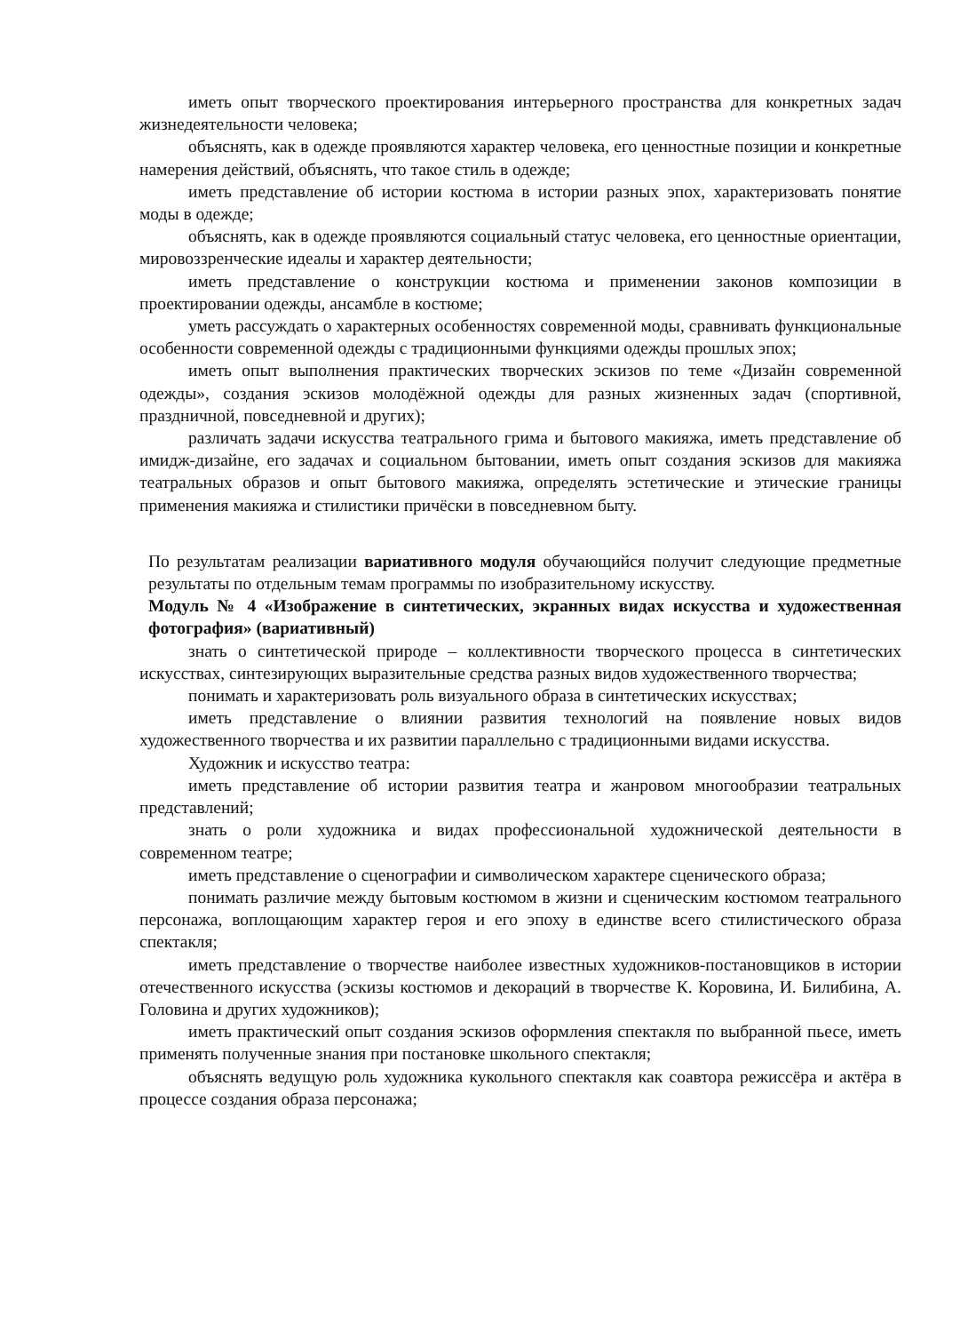иметь опыт творческого проектирования интерьерного пространства для конкретных задач жизнедеятельности человека;
объяснять, как в одежде проявляются характер человека, его ценностные позиции и конкретные намерения действий, объяснять, что такое стиль в одежде;
иметь представление об истории костюма в истории разных эпох, характеризовать понятие моды в одежде;
объяснять, как в одежде проявляются социальный статус человека, его ценностные ориентации, мировоззренческие идеалы и характер деятельности;
иметь представление о конструкции костюма и применении законов композиции в проектировании одежды, ансамбле в костюме;
уметь рассуждать о характерных особенностях современной моды, сравнивать функциональные особенности современной одежды с традиционными функциями одежды прошлых эпох;
иметь опыт выполнения практических творческих эскизов по теме «Дизайн современной одежды», создания эскизов молодёжной одежды для разных жизненных задач (спортивной, праздничной, повседневной и других);
различать задачи искусства театрального грима и бытового макияжа, иметь представление об имидж-дизайне, его задачах и социальном бытовании, иметь опыт создания эскизов для макияжа театральных образов и опыт бытового макияжа, определять эстетические и этические границы применения макияжа и стилистики причёски в повседневном быту.
По результатам реализации вариативного модуля обучающийся получит следующие предметные результаты по отдельным темам программы по изобразительному искусству.
Модуль № 4 «Изображение в синтетических, экранных видах искусства и художественная фотография» (вариативный)
знать о синтетической природе – коллективности творческого процесса в синтетических искусствах, синтезирующих выразительные средства разных видов художественного творчества;
понимать и характеризовать роль визуального образа в синтетических искусствах;
иметь представление о влиянии развития технологий на появление новых видов художественного творчества и их развитии параллельно с традиционными видами искусства.
Художник и искусство театра:
иметь представление об истории развития театра и жанровом многообразии театральных представлений;
знать о роли художника и видах профессиональной художнической деятельности в современном театре;
иметь представление о сценографии и символическом характере сценического образа;
понимать различие между бытовым костюмом в жизни и сценическим костюмом театрального персонажа, воплощающим характер героя и его эпоху в единстве всего стилистического образа спектакля;
иметь представление о творчестве наиболее известных художников-постановщиков в истории отечественного искусства (эскизы костюмов и декораций в творчестве К. Коровина, И. Билибина, А. Головина и других художников);
иметь практический опыт создания эскизов оформления спектакля по выбранной пьесе, иметь применять полученные знания при постановке школьного спектакля;
объяснять ведущую роль художника кукольного спектакля как соавтора режиссёра и актёра в процессе создания образа персонажа;